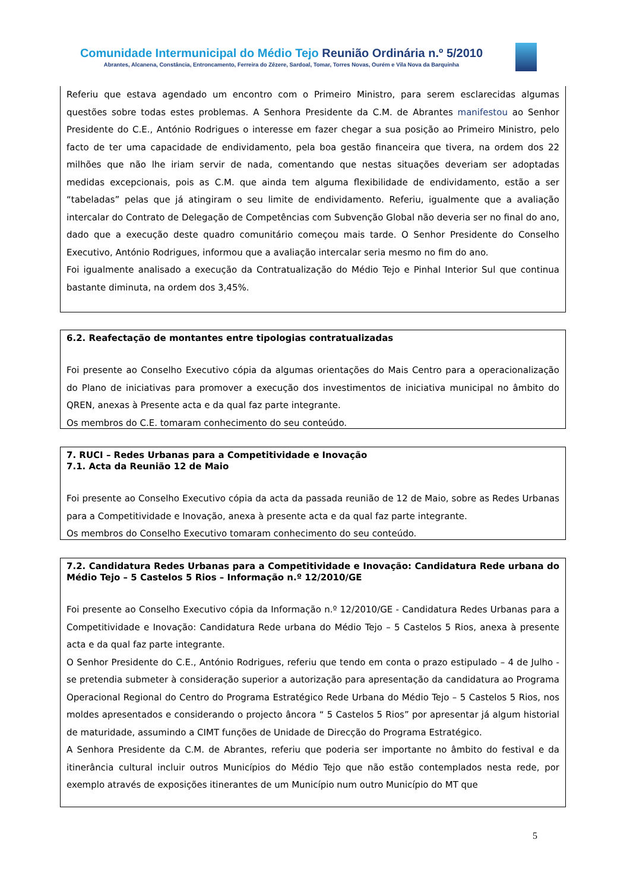Comunidade Intermunicipal do Médio Tejo Reunião Ordinária n.º 5/2010
Abrantes, Alcanena, Constância, Entroncamento, Ferreira do Zêzere, Sardoal, Tomar, Torres Novas, Ourém e Vila Nova da Barquinha
Referiu que estava agendado um encontro com o Primeiro Ministro, para serem esclarecidas algumas questões sobre todas estes problemas. A Senhora Presidente da C.M. de Abrantes manifestou ao Senhor Presidente do C.E., António Rodrigues o interesse em fazer chegar a sua posição ao Primeiro Ministro, pelo facto de ter uma capacidade de endividamento, pela boa gestão financeira que tivera, na ordem dos 22 milhões que não lhe iriam servir de nada, comentando que nestas situações deveriam ser adoptadas medidas excepcionais, pois as C.M. que ainda tem alguma flexibilidade de endividamento, estão a ser “tabeladas” pelas que já atingiram o seu limite de endividamento. Referiu, igualmente que a avaliação intercalar do Contrato de Delegação de Competências com Subvenção Global não deveria ser no final do ano, dado que a execução deste quadro comunitário começou mais tarde. O Senhor Presidente do Conselho Executivo, António Rodrigues, informou que a avaliação intercalar seria mesmo no fim do ano.
Foi igualmente analisado a execução da Contratualização do Médio Tejo e Pinhal Interior Sul que continua bastante diminuta, na ordem dos 3,45%.
6.2. Reafectação de montantes entre tipologias contratualizadas
Foi presente ao Conselho Executivo cópia da algumas orientações do Mais Centro para a operacionalização do Plano de iniciativas para promover a execução dos investimentos de iniciativa municipal no âmbito do QREN, anexas à Presente acta e da qual faz parte integrante.
Os membros do C.E. tomaram conhecimento do seu conteúdo.
7. RUCI – Redes Urbanas para a Competitividade e Inovação
7.1. Acta da Reunião 12 de Maio
Foi presente ao Conselho Executivo cópia da acta da passada reunião de 12 de Maio, sobre as Redes Urbanas para a Competitividade e Inovação, anexa à presente acta e da qual faz parte integrante.
Os membros do Conselho Executivo tomaram conhecimento do seu conteúdo.
7.2. Candidatura Redes Urbanas para a Competitividade e Inovação: Candidatura Rede urbana do Médio Tejo – 5 Castelos 5 Rios – Informação n.º 12/2010/GE
Foi presente ao Conselho Executivo cópia da Informação n.º 12/2010/GE - Candidatura Redes Urbanas para a Competitividade e Inovação: Candidatura Rede urbana do Médio Tejo – 5 Castelos 5 Rios, anexa à presente acta e da qual faz parte integrante.
O Senhor Presidente do C.E., António Rodrigues, referiu que tendo em conta o prazo estipulado – 4 de Julho - se pretendia submeter à consideração superior a autorização para apresentação da candidatura ao Programa Operacional Regional do Centro do Programa Estratégico Rede Urbana do Médio Tejo – 5 Castelos 5 Rios, nos moldes apresentados e considerando o projecto âncora “ 5 Castelos 5 Rios” por apresentar já algum historial de maturidade, assumindo a CIMT funções de Unidade de Direcção do Programa Estratégico.
A Senhora Presidente da C.M. de Abrantes, referiu que poderia ser importante no âmbito do festival e da itinerância cultural incluir outros Municípios do Médio Tejo que não estão contemplados nesta rede, por exemplo através de exposições itinerantes de um Município num outro Município do MT que
5